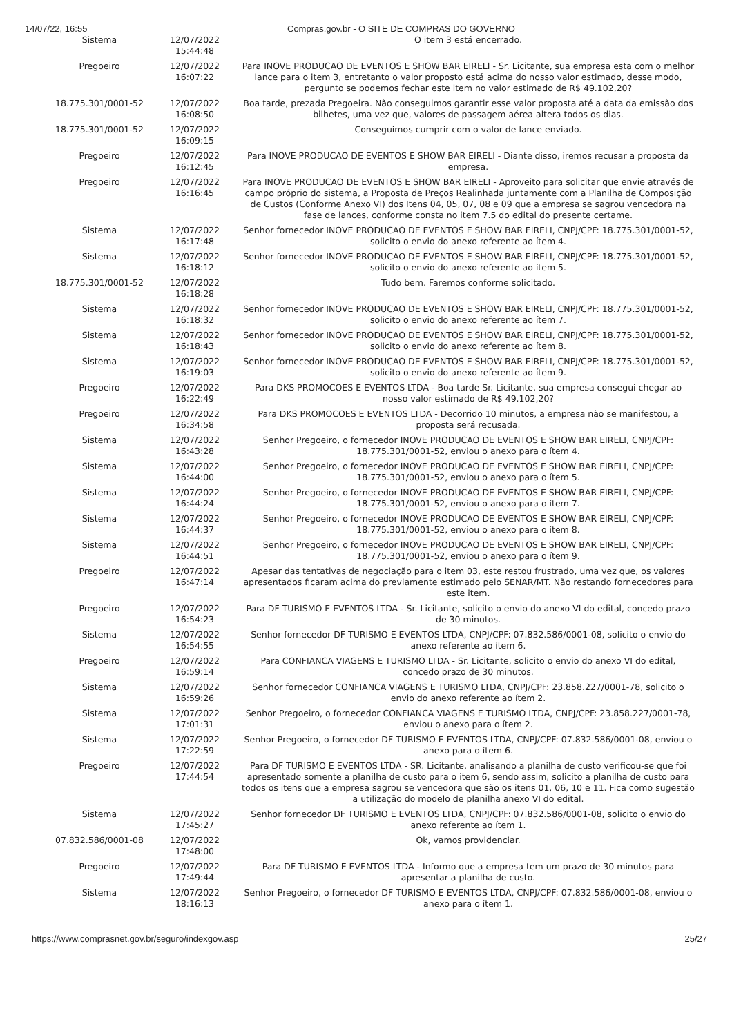14/07/22, 16:55 Compras.gov.br - O SITE DE COMPRAS DO GOVERNO
| Sistema | 12/07/2022 15:44:48 | O item 3 está encerrado. |
| Pregoeiro | 12/07/2022 16:07:22 | Para INOVE PRODUCAO DE EVENTOS E SHOW BAR EIRELI - Sr. Licitante, sua empresa esta com o melhor lance para o item 3, entretanto o valor proposto está acima do nosso valor estimado, desse modo, pergunto se podemos fechar este item no valor estimado de R$ 49.102,20? |
| 18.775.301/0001-52 | 12/07/2022 16:08:50 | Boa tarde, prezada Pregoeira. Não conseguimos garantir esse valor proposta até a data da emissão dos bilhetes, uma vez que, valores de passagem aérea altera todos os dias. |
| 18.775.301/0001-52 | 12/07/2022 16:09:15 | Conseguimos cumprir com o valor de lance enviado. |
| Pregoeiro | 12/07/2022 16:12:45 | Para INOVE PRODUCAO DE EVENTOS E SHOW BAR EIRELI - Diante disso, iremos recusar a proposta da empresa. |
| Pregoeiro | 12/07/2022 16:16:45 | Para INOVE PRODUCAO DE EVENTOS E SHOW BAR EIRELI - Aproveito para solicitar que envie através de campo próprio do sistema, a Proposta de Preços Realinhada juntamente com a Planilha de Composição de Custos (Conforme Anexo VI) dos Itens 04, 05, 07, 08 e 09 que a empresa se sagrou vencedora na fase de lances, conforme consta no item 7.5 do edital do presente certame. |
| Sistema | 12/07/2022 16:17:48 | Senhor fornecedor INOVE PRODUCAO DE EVENTOS E SHOW BAR EIRELI, CNPJ/CPF: 18.775.301/0001-52, solicito o envio do anexo referente ao ítem 4. |
| Sistema | 12/07/2022 16:18:12 | Senhor fornecedor INOVE PRODUCAO DE EVENTOS E SHOW BAR EIRELI, CNPJ/CPF: 18.775.301/0001-52, solicito o envio do anexo referente ao ítem 5. |
| 18.775.301/0001-52 | 12/07/2022 16:18:28 | Tudo bem. Faremos conforme solicitado. |
| Sistema | 12/07/2022 16:18:32 | Senhor fornecedor INOVE PRODUCAO DE EVENTOS E SHOW BAR EIRELI, CNPJ/CPF: 18.775.301/0001-52, solicito o envio do anexo referente ao ítem 7. |
| Sistema | 12/07/2022 16:18:43 | Senhor fornecedor INOVE PRODUCAO DE EVENTOS E SHOW BAR EIRELI, CNPJ/CPF: 18.775.301/0001-52, solicito o envio do anexo referente ao ítem 8. |
| Sistema | 12/07/2022 16:19:03 | Senhor fornecedor INOVE PRODUCAO DE EVENTOS E SHOW BAR EIRELI, CNPJ/CPF: 18.775.301/0001-52, solicito o envio do anexo referente ao ítem 9. |
| Pregoeiro | 12/07/2022 16:22:49 | Para DKS PROMOCOES E EVENTOS LTDA - Boa tarde Sr. Licitante, sua empresa consegui chegar ao nosso valor estimado de R$ 49.102,20? |
| Pregoeiro | 12/07/2022 16:34:58 | Para DKS PROMOCOES E EVENTOS LTDA - Decorrido 10 minutos, a empresa não se manifestou, a proposta será recusada. |
| Sistema | 12/07/2022 16:43:28 | Senhor Pregoeiro, o fornecedor INOVE PRODUCAO DE EVENTOS E SHOW BAR EIRELI, CNPJ/CPF: 18.775.301/0001-52, enviou o anexo para o ítem 4. |
| Sistema | 12/07/2022 16:44:00 | Senhor Pregoeiro, o fornecedor INOVE PRODUCAO DE EVENTOS E SHOW BAR EIRELI, CNPJ/CPF: 18.775.301/0001-52, enviou o anexo para o ítem 5. |
| Sistema | 12/07/2022 16:44:24 | Senhor Pregoeiro, o fornecedor INOVE PRODUCAO DE EVENTOS E SHOW BAR EIRELI, CNPJ/CPF: 18.775.301/0001-52, enviou o anexo para o ítem 7. |
| Sistema | 12/07/2022 16:44:37 | Senhor Pregoeiro, o fornecedor INOVE PRODUCAO DE EVENTOS E SHOW BAR EIRELI, CNPJ/CPF: 18.775.301/0001-52, enviou o anexo para o ítem 8. |
| Sistema | 12/07/2022 16:44:51 | Senhor Pregoeiro, o fornecedor INOVE PRODUCAO DE EVENTOS E SHOW BAR EIRELI, CNPJ/CPF: 18.775.301/0001-52, enviou o anexo para o ítem 9. |
| Pregoeiro | 12/07/2022 16:47:14 | Apesar das tentativas de negociação para o item 03, este restou frustrado, uma vez que, os valores apresentados ficaram acima do previamente estimado pelo SENAR/MT. Não restando fornecedores para este item. |
| Pregoeiro | 12/07/2022 16:54:23 | Para DF TURISMO E EVENTOS LTDA - Sr. Licitante, solicito o envio do anexo VI do edital, concedo prazo de 30 minutos. |
| Sistema | 12/07/2022 16:54:55 | Senhor fornecedor DF TURISMO E EVENTOS LTDA, CNPJ/CPF: 07.832.586/0001-08, solicito o envio do anexo referente ao ítem 6. |
| Pregoeiro | 12/07/2022 16:59:14 | Para CONFIANCA VIAGENS E TURISMO LTDA - Sr. Licitante, solicito o envio do anexo VI do edital, concedo prazo de 30 minutos. |
| Sistema | 12/07/2022 16:59:26 | Senhor fornecedor CONFIANCA VIAGENS E TURISMO LTDA, CNPJ/CPF: 23.858.227/0001-78, solicito o envio do anexo referente ao ítem 2. |
| Sistema | 12/07/2022 17:01:31 | Senhor Pregoeiro, o fornecedor CONFIANCA VIAGENS E TURISMO LTDA, CNPJ/CPF: 23.858.227/0001-78, enviou o anexo para o ítem 2. |
| Sistema | 12/07/2022 17:22:59 | Senhor Pregoeiro, o fornecedor DF TURISMO E EVENTOS LTDA, CNPJ/CPF: 07.832.586/0001-08, enviou o anexo para o ítem 6. |
| Pregoeiro | 12/07/2022 17:44:54 | Para DF TURISMO E EVENTOS LTDA - SR. Licitante, analisando a planilha de custo verificou-se que foi apresentado somente a planilha de custo para o item 6, sendo assim, solicito a planilha de custo para todos os itens que a empresa sagrou se vencedora que são os itens 01, 06, 10 e 11. Fica como sugestão a utilização do modelo de planilha anexo VI do edital. |
| Sistema | 12/07/2022 17:45:27 | Senhor fornecedor DF TURISMO E EVENTOS LTDA, CNPJ/CPF: 07.832.586/0001-08, solicito o envio do anexo referente ao ítem 1. |
| 07.832.586/0001-08 | 12/07/2022 17:48:00 | Ok, vamos providenciar. |
| Pregoeiro | 12/07/2022 17:49:44 | Para DF TURISMO E EVENTOS LTDA - Informo que a empresa tem um prazo de 30 minutos para apresentar a planilha de custo. |
| Sistema | 12/07/2022 18:16:13 | Senhor Pregoeiro, o fornecedor DF TURISMO E EVENTOS LTDA, CNPJ/CPF: 07.832.586/0001-08, enviou o anexo para o ítem 1. |
https://www.comprasnet.gov.br/seguro/indexgov.asp
25/27